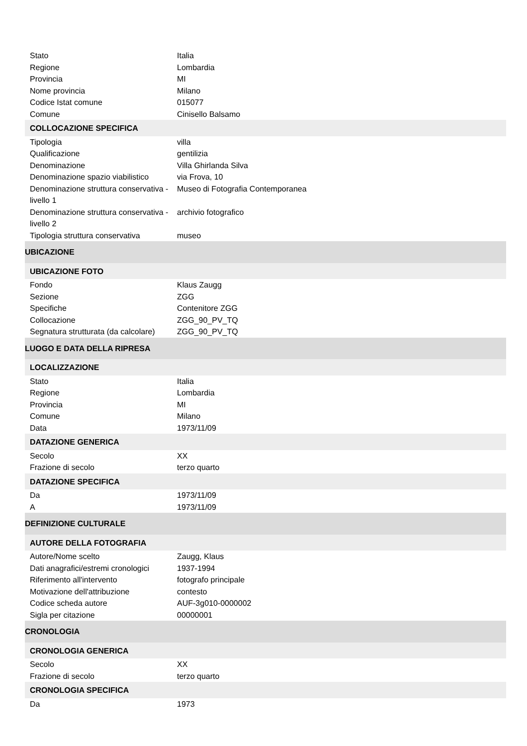| Stato | Italia |
| Regione | Lombardia |
| Provincia | MI |
| Nome provincia | Milano |
| Codice Istat comune | 015077 |
| Comune | Cinisello Balsamo |
| COLLOCAZIONE SPECIFICA | |
| Tipologia | villa |
| Qualificazione | gentilizia |
| Denominazione | Villa Ghirlanda Silva |
| Denominazione spazio viabilistico | via Frova, 10 |
| Denominazione struttura conservativa - livello 1 | Museo di Fotografia Contemporanea |
| Denominazione struttura conservativa - livello 2 | archivio fotografico |
| Tipologia struttura conservativa | museo |
| UBICAZIONE | |
| UBICAZIONE FOTO | |
| Fondo | Klaus Zaugg |
| Sezione | ZGG |
| Specifiche | Contenitore ZGG |
| Collocazione | ZGG_90_PV_TQ |
| Segnatura strutturata (da calcolare) | ZGG_90_PV_TQ |
| LUOGO E DATA DELLA RIPRESA | |
| LOCALIZZAZIONE | |
| Stato | Italia |
| Regione | Lombardia |
| Provincia | MI |
| Comune | Milano |
| Data | 1973/11/09 |
| DATAZIONE GENERICA | |
| Secolo | XX |
| Frazione di secolo | terzo quarto |
| DATAZIONE SPECIFICA | |
| Da | 1973/11/09 |
| A | 1973/11/09 |
| DEFINIZIONE CULTURALE | |
| AUTORE DELLA FOTOGRAFIA | |
| Autore/Nome scelto | Zaugg, Klaus |
| Dati anagrafici/estremi cronologici | 1937-1994 |
| Riferimento all'intervento | fotografo principale |
| Motivazione dell'attribuzione | contesto |
| Codice scheda autore | AUF-3g010-0000002 |
| Sigla per citazione | 00000001 |
| CRONOLOGIA | |
| CRONOLOGIA GENERICA | |
| Secolo | XX |
| Frazione di secolo | terzo quarto |
| CRONOLOGIA SPECIFICA | |
| Da | 1973 |